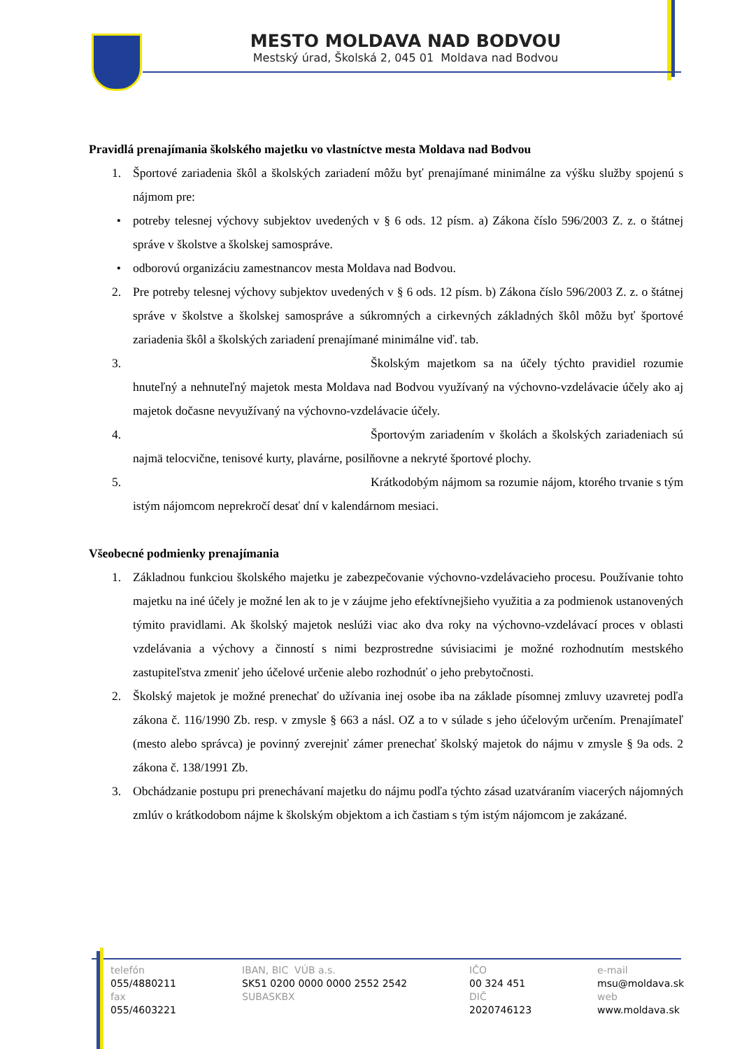MESTO MOLDAVA NAD BODVOU
Mestský úrad, Školská 2, 045 01 Moldava nad Bodvou
Pravidlá prenajímania školského majetku vo vlastníctve mesta Moldava nad Bodvou
1. Športové zariadenia škôl a školských zariadení môžu byť prenajímané minimálne za výšku služby spojenú s nájmom pre:
• potreby telesnej výchovy subjektov uvedených v § 6 ods. 12 písm. a) Zákona číslo 596/2003 Z. z. o štátnej správe v školstve a školskej samospráve.
• odborovú organizáciu zamestnancov mesta Moldava nad Bodvou.
2. Pre potreby telesnej výchovy subjektov uvedených v § 6 ods. 12 písm. b) Zákona číslo 596/2003 Z. z. o štátnej správe v školstve a školskej samospráve a súkromných a cirkevných základných škôl môžu byť športové zariadenia škôl a školských zariadení prenajímané minimálne viď. tab.
3. Školským majetkom sa na účely týchto pravidiel rozumie hnuteľný a nehnuteľný majetok mesta Moldava nad Bodvou využívaný na výchovno-vzdelávacie účely ako aj majetok dočasne nevyužívaný na výchovno-vzdelávacie účely.
4. Športovým zariadením v školách a školských zariadeniach sú najmä telocvične, tenisové kurty, plavárne, posilňovne a nekryté športové plochy.
5. Krátkodobým nájmom sa rozumie nájom, ktorého trvanie s tým istým nájomcom neprekročí desať dní v kalendárnom mesiaci.
Všeobecné podmienky prenajímania
1. Základnou funkciou školského majetku je zabezpečovanie výchovno-vzdelávacieho procesu. Používanie tohto majetku na iné účely je možné len ak to je v záujme jeho efektívnejšieho využitia a za podmienok ustanovených týmito pravidlami. Ak školský majetok neslúži viac ako dva roky na výchovno-vzdelávací proces v oblasti vzdelávania a výchovy a činností s nimi bezprostredne súvisiacimi je možné rozhodnutím mestského zastupiteľstva zmeniť jeho účelové určenie alebo rozhodnúť o jeho prebytočnosti.
2. Školský majetok je možné prenechať do užívania inej osobe iba na základe písomnej zmluvy uzavretej podľa zákona č. 116/1990 Zb. resp. v zmysle § 663 a násl. OZ a to v súlade s jeho účelovým určením. Prenajímateľ (mesto alebo správca) je povinný zverejniť zámer prenechať školský majetok do nájmu v zmysle § 9a ods. 2 zákona č. 138/1991 Zb.
3. Obchádzanie postupu pri prenechávaní majetku do nájmu podľa týchto zásad uzatváraním viacerých nájomných zmlúv o krátkodobom nájme k školským objektom a ich častiam s tým istým nájomcom je zakázané.
telefón
055/4880211
fax
055/4603221
IBAN, BIC VÚB a.s.
SK51 0200 0000 0000 2552 2542
SUBASKBX
IČO
00 324 451
DIČ
2020746123
e-mail
msu@moldava.sk
web
www.moldava.sk